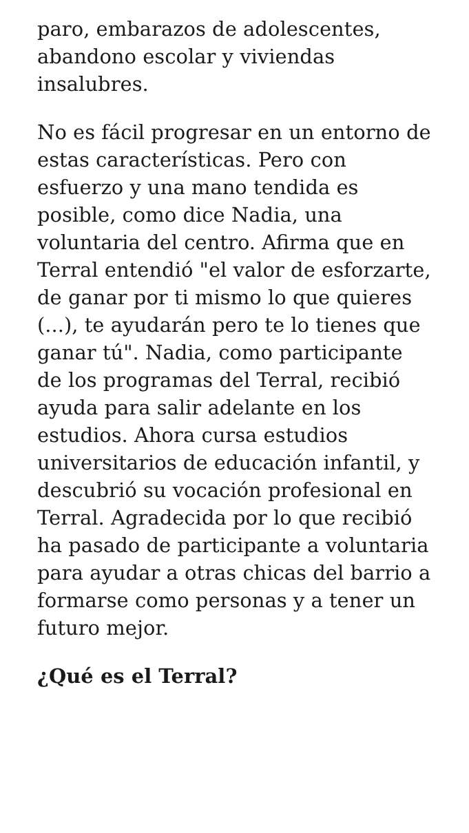paro, embarazos de adolescentes, abandono escolar y viviendas insalubres.
No es fácil progresar en un entorno de estas características. Pero con esfuerzo y una mano tendida es posible, como dice Nadia, una voluntaria del centro. Afirma que en Terral entendió "el valor de esforzarte, de ganar por ti mismo lo que quieres (...), te ayudarán pero te lo tienes que ganar tú". Nadia, como participante de los programas del Terral, recibió ayuda para salir adelante en los estudios. Ahora cursa estudios universitarios de educación infantil, y descubrió su vocación profesional en Terral. Agradecida por lo que recibió ha pasado de participante a voluntaria para ayudar a otras chicas del barrio a formarse como personas y a tener un futuro mejor.
¿Qué es el Terral?